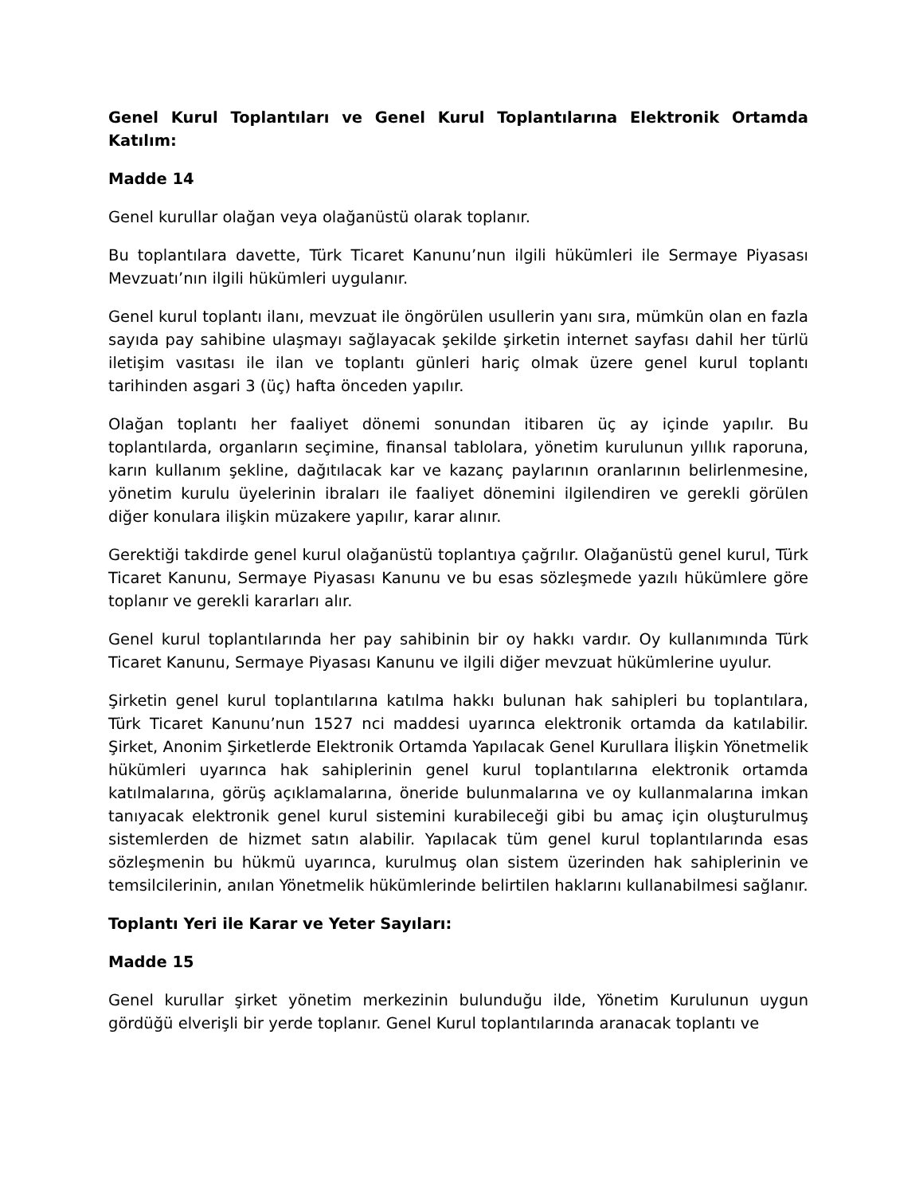Genel Kurul Toplantıları ve Genel Kurul Toplantılarına Elektronik Ortamda Katılım:
Madde 14
Genel kurullar olağan veya olağanüstü olarak toplanır.
Bu toplantılara davette, Türk Ticaret Kanunu’nun ilgili hükümleri ile Sermaye Piyasası Mevzuatı’nın ilgili hükümleri uygulanır.
Genel kurul toplantı ilanı, mevzuat ile öngörülen usullerin yanı sıra, mümkün olan en fazla sayıda pay sahibine ulaşmayı sağlayacak şekilde şirketin internet sayfası dahil her türlü iletişim vasıtası ile ilan ve toplantı günleri hariç olmak üzere genel kurul toplantı tarihinden asgari 3 (üç) hafta önceden yapılır.
Olağan toplantı her faaliyet dönemi sonundan itibaren üç ay içinde yapılır. Bu toplantılarda, organların seçimine, finansal tablolara, yönetim kurulunun yıllık raporuna, karın kullanım şekline, dağıtılacak kar ve kazanç paylarının oranlarının belirlenmesine, yönetim kurulu üyelerinin ibraları ile faaliyet dönemini ilgilendiren ve gerekli görülen diğer konulara ilişkin müzakere yapılır, karar alınır.
Gerektiği takdirde genel kurul olağanüstü toplantıya çağrılır. Olağanüstü genel kurul, Türk Ticaret Kanunu, Sermaye Piyasası Kanunu ve bu esas sözleşmede yazılı hükümlere göre toplanır ve gerekli kararları alır.
Genel kurul toplantılarında her pay sahibinin bir oy hakkı vardır. Oy kullanımında Türk Ticaret Kanunu, Sermaye Piyasası Kanunu ve ilgili diğer mevzuat hükümlerine uyulur.
Şirketin genel kurul toplantılarına katılma hakkı bulunan hak sahipleri bu toplantılara, Türk Ticaret Kanunu’nun 1527 nci maddesi uyarınca elektronik ortamda da katılabilir. Şirket, Anonim Şirketlerde Elektronik Ortamda Yapılacak Genel Kurullara İlişkin Yönetmelik hükümleri uyarınca hak sahiplerinin genel kurul toplantılarına elektronik ortamda katılmalarına, görüş açıklamalarına, öneride bulunmalarına ve oy kullanmalarına imkan tanıyacak elektronik genel kurul sistemini kurabileceği gibi bu amaç için oluşturulmuş sistemlerden de hizmet satın alabilir. Yapılacak tüm genel kurul toplantılarında esas sözleşmenin bu hükmü uyarınca, kurulmuş olan sistem üzerinden hak sahiplerinin ve temsilcilerinin, anılan Yönetmelik hükümlerinde belirtilen haklarını kullanabilmesi sağlanır.
Toplantı Yeri ile Karar ve Yeter Sayıları:
Madde 15
Genel kurullar şirket yönetim merkezinin bulunduğu ilde, Yönetim Kurulunun uygun gördüğü elverişli bir yerde toplanır. Genel Kurul toplantılarında aranacak toplantı ve